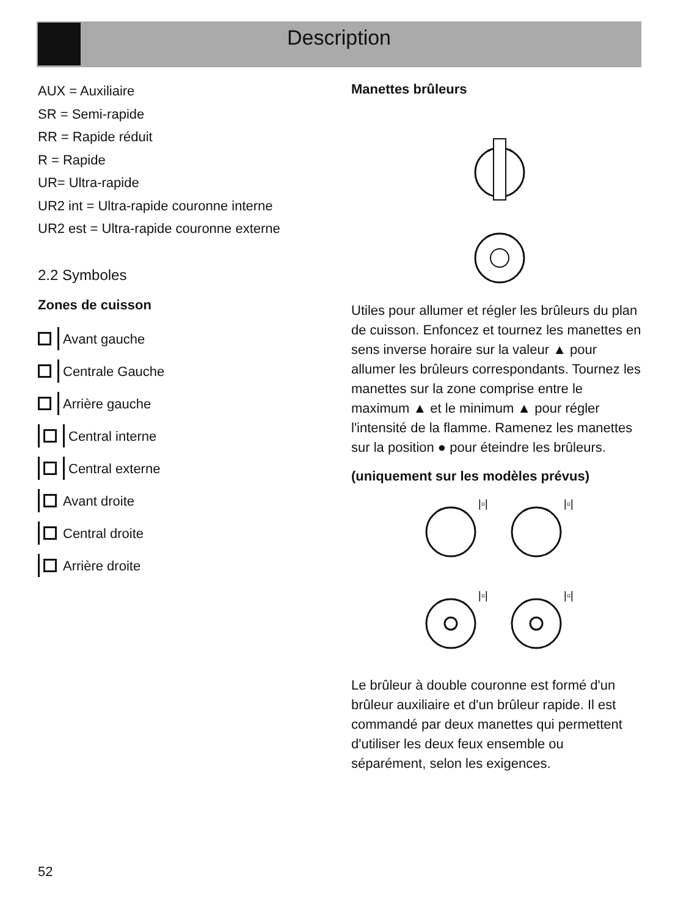Description
AUX = Auxiliaire
SR = Semi-rapide
RR = Rapide réduit
R = Rapide
UR= Ultra-rapide
UR2 int = Ultra-rapide couronne interne
UR2 est = Ultra-rapide couronne externe
2.2 Symboles
Zones de cuisson
Avant gauche
Centrale Gauche
Arrière gauche
Central interne
Central externe
Avant droite
Central droite
Arrière droite
Manettes brûleurs
Utiles pour allumer et régler les brûleurs du plan de cuisson. Enfoncez et tournez les manettes en sens inverse horaire sur la valeur ▲ pour allumer les brûleurs correspondants. Tournez les manettes sur la zone comprise entre le maximum ▲ et le minimum ▲ pour régler l'intensité de la flamme. Ramenez les manettes sur la position ● pour éteindre les brûleurs.
(uniquement sur les modèles prévus)
|▫|
|▫|
|▫|
|▫|
Le brûleur à double couronne est formé d'un brûleur auxiliaire et d'un brûleur rapide. Il est commandé par deux manettes qui permettent d'utiliser les deux feux ensemble ou séparément, selon les exigences.
52